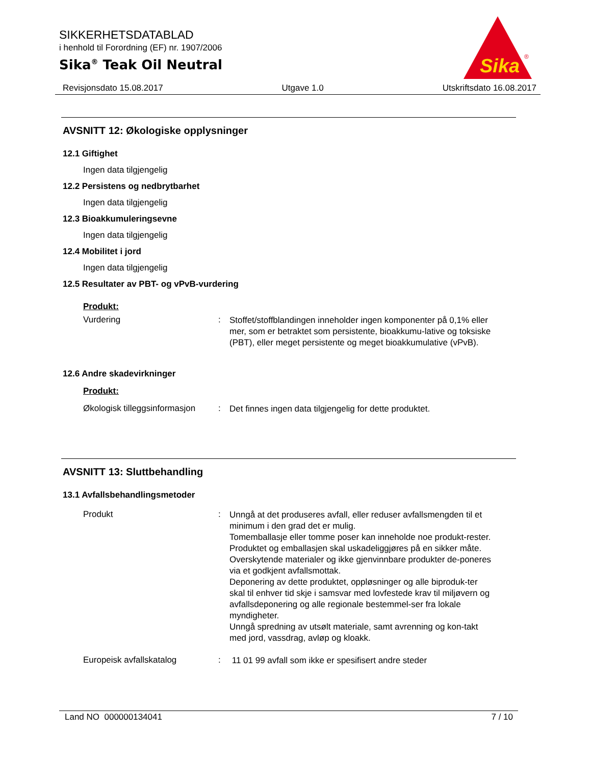SIKKERHETSDATABLAD
i henhold til Forordning (EF) nr. 1907/2006
Sika<sup>®</sup> Teak Oil Neutral
Sika
®
Revisjonsdato 15.08.2017 Utgave 1.0 Utskriftsdato 16.08.2017
AVSNITT 12: Økologiske opplysninger
12.1 Giftighet
Ingen data tilgjengelig
12.2 Persistens og nedbrytbarhet
Ingen data tilgjengelig
12.3 Bioakkumuleringsevne
Ingen data tilgjengelig
12.4 Mobilitet i jord
Ingen data tilgjengelig
12.5 Resultater av PBT- og vPvB-vurdering
Produkt:
Vurdering :
Stoffet/stoffblandingen inneholder ingen komponenter på 0,1% eller mer, som er betraktet som persistente, bioakkumu-lative og toksiske (PBT), eller meget persistente og meget bioakkumulative (vPvB).
12.6 Andre skadevirkninger
Produkt:
Økologisk tilleggsinformasjon
:
Det finnes ingen data tilgjengelig for dette produktet.
AVSNITT 13: Sluttbehandling
13.1 Avfallsbehandlingsmetoder
Produkt :
Unngå at det produseres avfall, eller reduser avfallsmengden til et minimum i den grad det er mulig.
Tomemballasje eller tomme poser kan inneholde noe produkt-rester.
Produktet og emballasjen skal uskadeliggjøres på en sikker måte.
Overskytende materialer og ikke gjenvinnbare produkter de-poneres via et godkjent avfallsmottak.
Deponering av dette produktet, oppløsninger og alle biproduk-ter skal til enhver tid skje i samsvar med lovfestede krav til miljøvern og avfallsdeponering og alle regionale bestemmel-ser fra lokale myndigheter.
Unngå spredning av utsølt materiale, samt avrenning og kon-takt med jord, vassdrag, avløp og kloakk.
Europeisk avfallskatalog :
11 01 99 avfall som ikke er spesifisert andre steder
Land NO 000000134041 7 / 10